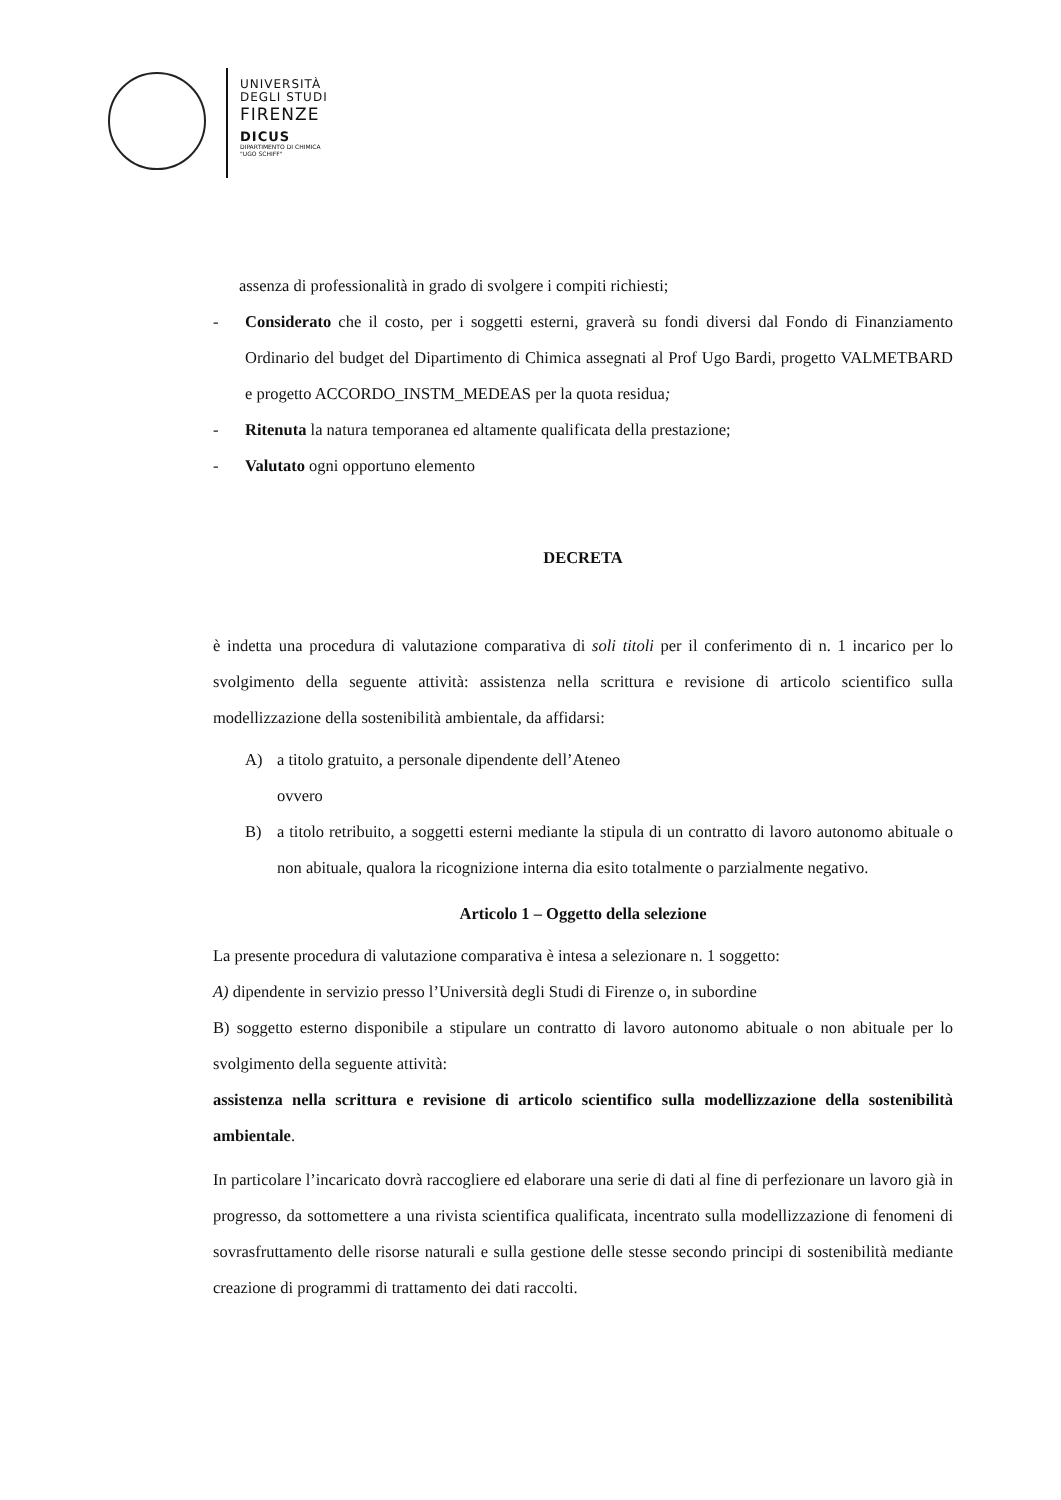UNIVERSITÀ
DEGLI STUDI
FIRENZE
DICUS
DIPARTIMENTO DI CHIMICA
"UGO SCHIFF"
assenza di professionalità in grado di svolgere i compiti richiesti;
- Considerato che il costo, per i soggetti esterni, graverà su fondi diversi dal Fondo di Finanziamento Ordinario del budget del Dipartimento di Chimica assegnati al Prof Ugo Bardi, progetto VALMETBARD e progetto ACCORDO_INSTM_MEDEAS per la quota residua;
- Ritenuta la natura temporanea ed altamente qualificata della prestazione;
- Valutato ogni opportuno elemento
DECRETA
è indetta una procedura di valutazione comparativa di soli titoli per il conferimento di n. 1 incarico per lo svolgimento della seguente attività: assistenza nella scrittura e revisione di articolo scientifico sulla modellizzazione della sostenibilità ambientale, da affidarsi:
A) a titolo gratuito, a personale dipendente dell’Ateneo
ovvero
B) a titolo retribuito, a soggetti esterni mediante la stipula di un contratto di lavoro autonomo abituale o non abituale, qualora la ricognizione interna dia esito totalmente o parzialmente negativo.
Articolo 1 – Oggetto della selezione
La presente procedura di valutazione comparativa è intesa a selezionare n. 1 soggetto:
A) dipendente in servizio presso l’Università degli Studi di Firenze o, in subordine
B) soggetto esterno disponibile a stipulare un contratto di lavoro autonomo abituale o non abituale per lo svolgimento della seguente attività:
assistenza nella scrittura e revisione di articolo scientifico sulla modellizzazione della sostenibilità ambientale.
In particolare l’incaricato dovrà raccogliere ed elaborare una serie di dati al fine di perfezionare un lavoro già in progresso, da sottomettere a una rivista scientifica qualificata, incentrato sulla modellizzazione di fenomeni di sovrasfruttamento delle risorse naturali e sulla gestione delle stesse secondo principi di sostenibilità mediante creazione di programmi di trattamento dei dati raccolti.